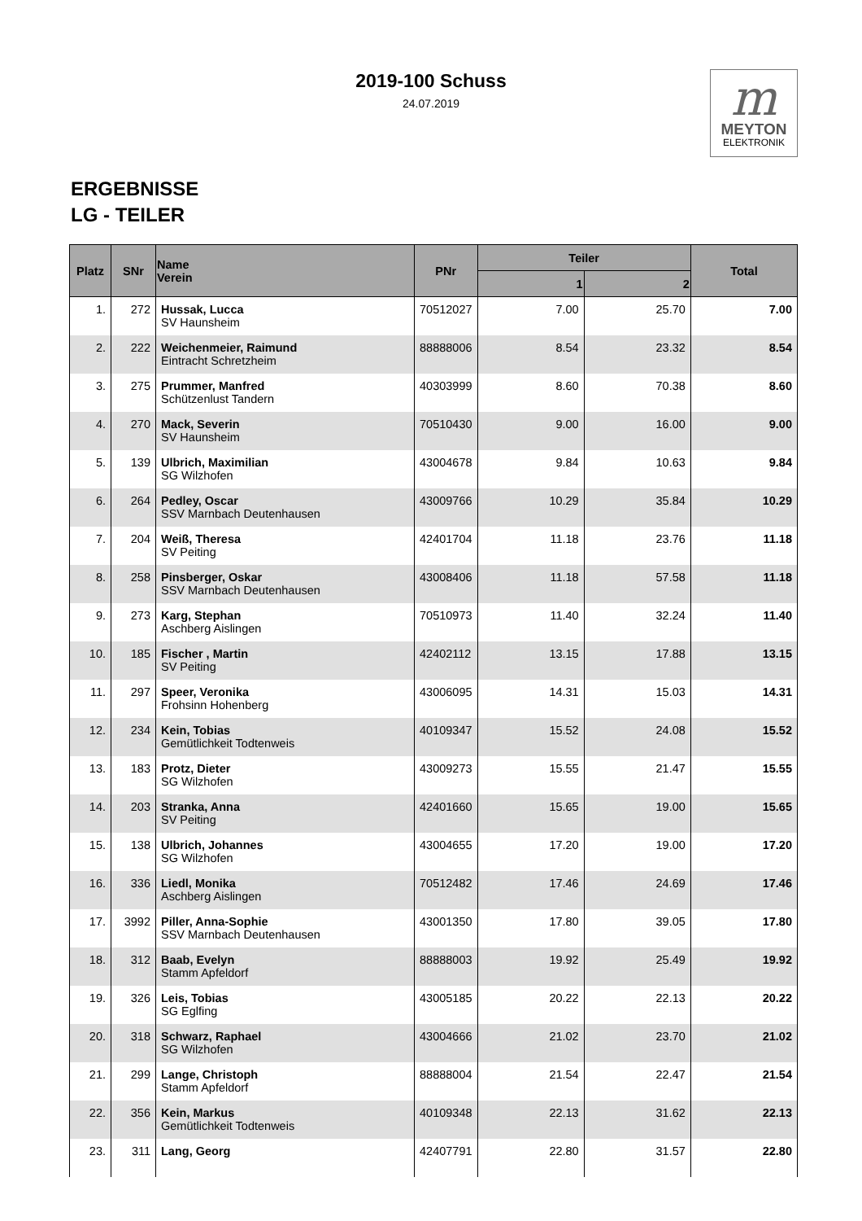2019-100 Schuss
24.07.2019
m
MEYTON
ELEKTRONIK
ERGEBNISSE
LG - TEILER
| Platz | SNr | Name Verein | PNr | Teiler | | Total |
| --- | --- | --- | --- | --- | --- | --- |
| | | | | 1 | 2 | |
| 1. | 272 | Hussak, Lucca SV Haunsheim | 70512027 | 7.00 | 25.70 | 7.00 |
| 2. | 222 | Weichenmeier, Raimund Eintracht Schretzheim | 88888006 | 8.54 | 23.32 | 8.54 |
| 3. | 275 | Prummer, Manfred Schützenlust Tandern | 40303999 | 8.60 | 70.38 | 8.60 |
| 4. | 270 | Mack, Severin SV Haunsheim | 70510430 | 9.00 | 16.00 | 9.00 |
| 5. | 139 | Ulbrich, Maximilian SG Wilzhofen | 43004678 | 9.84 | 10.63 | 9.84 |
| 6. | 264 | Pedley, Oscar SSV Marnbach Deutenhausen | 43009766 | 10.29 | 35.84 | 10.29 |
| 7. | 204 | Weiß, Theresa SV Peiting | 42401704 | 11.18 | 23.76 | 11.18 |
| 8. | 258 | Pinsberger, Oskar SSV Marnbach Deutenhausen | 43008406 | 11.18 | 57.58 | 11.18 |
| 9. | 273 | Karg, Stephan Aschberg Aislingen | 70510973 | 11.40 | 32.24 | 11.40 |
| 10. | 185 | Fischer , Martin SV Peiting | 42402112 | 13.15 | 17.88 | 13.15 |
| 11. | 297 | Speer, Veronika Frohsinn Hohenberg | 43006095 | 14.31 | 15.03 | 14.31 |
| 12. | 234 | Kein, Tobias Gemütlichkeit Todtenweis | 40109347 | 15.52 | 24.08 | 15.52 |
| 13. | 183 | Protz, Dieter SG Wilzhofen | 43009273 | 15.55 | 21.47 | 15.55 |
| 14. | 203 | Stranka, Anna SV Peiting | 42401660 | 15.65 | 19.00 | 15.65 |
| 15. | 138 | Ulbrich, Johannes SG Wilzhofen | 43004655 | 17.20 | 19.00 | 17.20 |
| 16. | 336 | Liedl, Monika Aschberg Aislingen | 70512482 | 17.46 | 24.69 | 17.46 |
| 17. | 3992 | Piller, Anna-Sophie SSV Marnbach Deutenhausen | 43001350 | 17.80 | 39.05 | 17.80 |
| 18. | 312 | Baab, Evelyn Stamm Apfeldorf | 88888003 | 19.92 | 25.49 | 19.92 |
| 19. | 326 | Leis, Tobias SG Eglfing | 43005185 | 20.22 | 22.13 | 20.22 |
| 20. | 318 | Schwarz, Raphael SG Wilzhofen | 43004666 | 21.02 | 23.70 | 21.02 |
| 21. | 299 | Lange, Christoph Stamm Apfeldorf | 88888004 | 21.54 | 22.47 | 21.54 |
| 22. | 356 | Kein, Markus Gemütlichkeit Todtenweis | 40109348 | 22.13 | 31.62 | 22.13 |
| 23. | 311 | Lang, Georg | 42407791 | 22.80 | 31.57 | 22.80 |